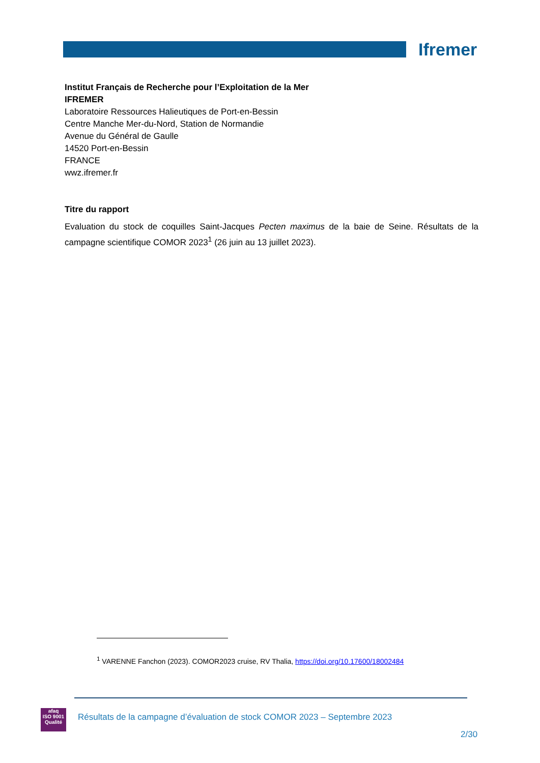Ifremer
Institut Français de Recherche pour l’Exploitation de la Mer
IFREMER
Laboratoire Ressources Halieutiques de Port-en-Bessin
Centre Manche Mer-du-Nord, Station de Normandie
Avenue du Général de Gaulle
14520 Port-en-Bessin
FRANCE
wwz.ifremer.fr
Titre du rapport
Evaluation du stock de coquilles Saint-Jacques Pecten maximus de la baie de Seine. Résultats de la campagne scientifique COMOR 2023<sup>1</sup> (26 juin au 13 juillet 2023).
<sup>1</sup> VARENNE Fanchon (2023). COMOR2023 cruise, RV Thalia, https://doi.org/10.17600/18002484
afaq
ISO 9001
Qualité
Résultats de la campagne d’évaluation de stock COMOR 2023 – Septembre 2023
2/30